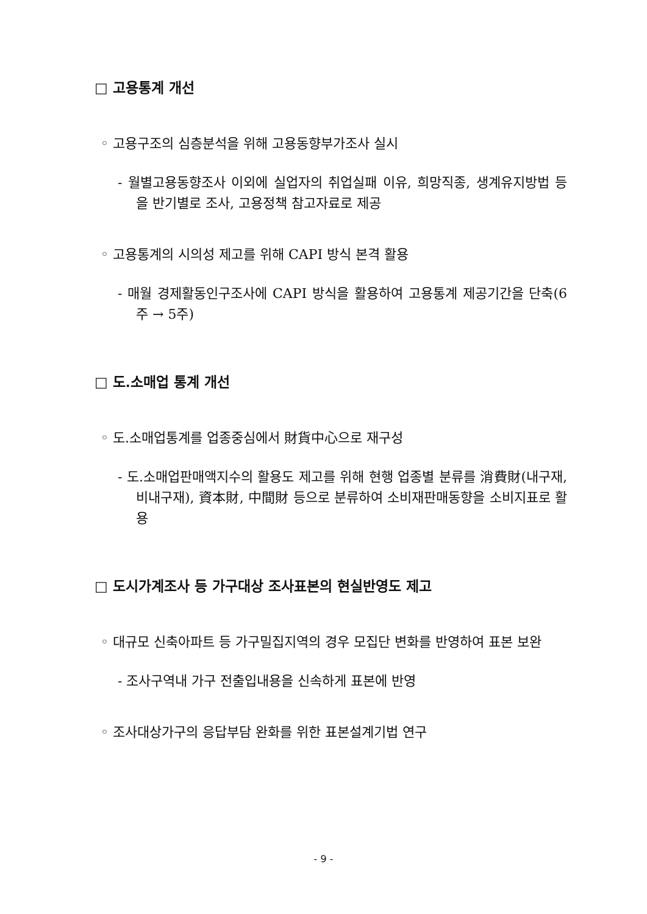□ 고용통계 개선
◦ 고용구조의 심층분석을 위해 고용동향부가조사 실시
- 월별고용동향조사 이외에 실업자의 취업실패 이유, 희망직종, 생계유지방법 등을 반기별로 조사, 고용정책 참고자료로 제공
◦ 고용통계의 시의성 제고를 위해 CAPI 방식 본격 활용
- 매월 경제활동인구조사에 CAPI 방식을 활용하여 고용통계 제공기간을 단축(6주 → 5주)
□ 도.소매업 통계 개선
◦ 도.소매업통계를 업종중심에서 財貨中心으로 재구성
- 도.소매업판매액지수의 활용도 제고를 위해 현행 업종별 분류를 消費財(내구재, 비내구재), 資本財, 中間財 등으로 분류하여 소비재판매동향을 소비지표로 활용
□ 도시가계조사 등 가구대상 조사표본의 현실반영도 제고
◦ 대규모 신축아파트 등 가구밀집지역의 경우 모집단 변화를 반영하여 표본 보완
- 조사구역내 가구 전출입내용을 신속하게 표본에 반영
◦ 조사대상가구의 응답부담 완화를 위한 표본설계기법 연구
- 9 -